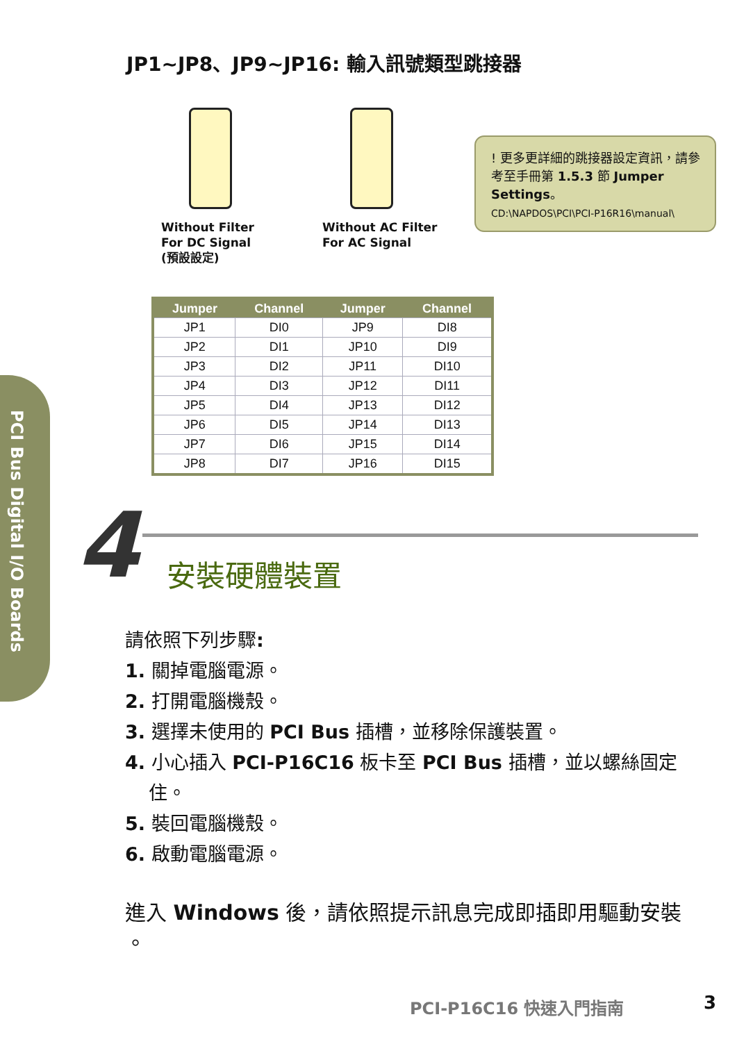PCI Bus Digital I/O Boards
JP1~JP8、JP9~JP16: 輸入訊號類型跳接器
Without Filter
For DC Signal
(預設設定)
Without AC Filter
For AC Signal
! 更多更詳細的跳接器設定資訊，請參考至手冊第 1.5.3 節 Jumper Settings。
CD:\NAPDOS\PCI\PCI-P16R16\manual\
| Jumper | Channel | Jumper | Channel |
| --- | --- | --- | --- |
| JP1 | DI0 | JP9 | DI8 |
| JP2 | DI1 | JP10 | DI9 |
| JP3 | DI2 | JP11 | DI10 |
| JP4 | DI3 | JP12 | DI11 |
| JP5 | DI4 | JP13 | DI12 |
| JP6 | DI5 | JP14 | DI13 |
| JP7 | DI6 | JP15 | DI14 |
| JP8 | DI7 | JP16 | DI15 |
4 安裝硬體裝置
請依照下列步驟:
1. 關掉電腦電源。
2. 打開電腦機殼。
3. 選擇未使用的 PCI Bus 插槽，並移除保護裝置。
4. 小心插入 PCI-P16C16 板卡至 PCI Bus 插槽，並以螺絲固定
住。
5. 裝回電腦機殼。
6. 啟動電腦電源。
進入 Windows 後，請依照提示訊息完成即插即用驅動安裝 。
PCI-P16C16 快速入門指南 3